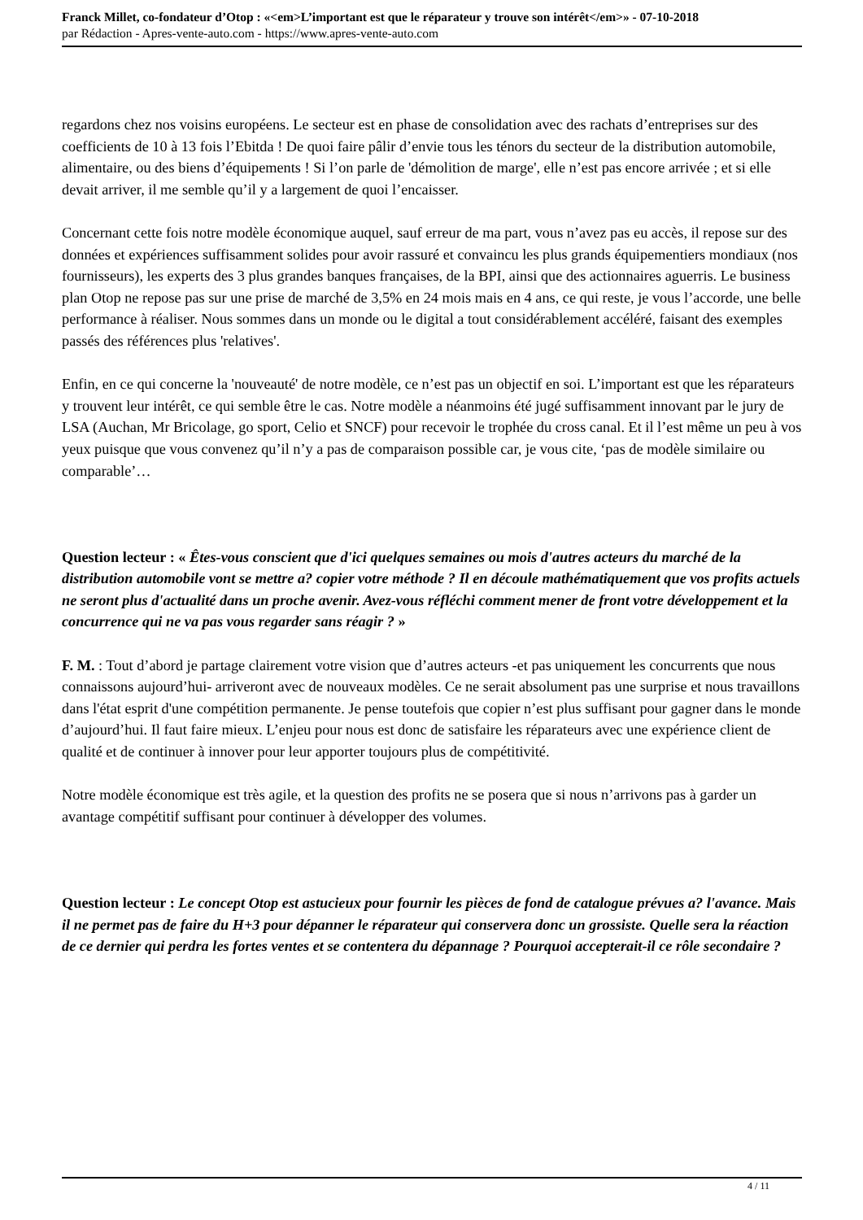Franck Millet, co-fondateur d’Otop : «<em>L’important est que le réparateur y trouve son intérêt</em>» - 07-10-2018
par Rédaction - Apres-vente-auto.com - https://www.apres-vente-auto.com
regardons chez nos voisins européens. Le secteur est en phase de consolidation avec des rachats d’entreprises sur des coefficients de 10 à 13 fois l’Ebitda ! De quoi faire pâlir d’envie tous les ténors du secteur de la distribution automobile, alimentaire, ou des biens d’équipements ! Si l’on parle de 'démolition de marge', elle n’est pas encore arrivée ; et si elle devait arriver, il me semble qu’il y a largement de quoi l’encaisser.
Concernant cette fois notre modèle économique auquel, sauf erreur de ma part, vous n’avez pas eu accès, il repose sur des données et expériences suffisamment solides pour avoir rassuré et convaincu les plus grands équipementiers mondiaux (nos fournisseurs), les experts des 3 plus grandes banques françaises, de la BPI, ainsi que des actionnaires aguerris. Le business plan Otop ne repose pas sur une prise de marché de 3,5% en 24 mois mais en 4 ans, ce qui reste, je vous l’accorde, une belle performance à réaliser. Nous sommes dans un monde ou le digital a tout considérablement accéléré, faisant des exemples passés des références plus 'relatives'.
Enfin, en ce qui concerne la 'nouveauté' de notre modèle, ce n’est pas un objectif en soi. L’important est que les réparateurs y trouvent leur intérêt, ce qui semble être le cas. Notre modèle a néanmoins été jugé suffisamment innovant par le jury de LSA (Auchan, Mr Bricolage, go sport, Celio et SNCF) pour recevoir le trophée du cross canal. Et il l’est même un peu à vos yeux puisque que vous convenez qu’il n’y a pas de comparaison possible car, je vous cite, ‘pas de modèle similaire ou comparable’…
Question lecteur : « Êtes-vous conscient que d'ici quelques semaines ou mois d'autres acteurs du marché de la distribution automobile vont se mettre a? copier votre méthode ? Il en découle mathématiquement que vos profits actuels ne seront plus d'actualité dans un proche avenir. Avez-vous réfléchi comment mener de front votre développement et la concurrence qui ne va pas vous regarder sans réagir ? »
F. M. : Tout d’abord je partage clairement votre vision que d’autres acteurs -et pas uniquement les concurrents que nous connaissons aujourd’hui- arriveront avec de nouveaux modèles. Ce ne serait absolument pas une surprise et nous travaillons dans l'état esprit d'une compétition permanente. Je pense toutefois que copier n’est plus suffisant pour gagner dans le monde d’aujourd’hui. Il faut faire mieux. L’enjeu pour nous est donc de satisfaire les réparateurs avec une expérience client de qualité et de continuer à innover pour leur apporter toujours plus de compétitivité.
Notre modèle économique est très agile, et la question des profits ne se posera que si nous n’arrivons pas à garder un avantage compétitif suffisant pour continuer à développer des volumes.
Question lecteur : Le concept Otop est astucieux pour fournir les pièces de fond de catalogue prévues a? l'avance. Mais il ne permet pas de faire du H+3 pour dépanner le réparateur qui conservera donc un grossiste. Quelle sera la réaction de ce dernier qui perdra les fortes ventes et se contentera du dépannage ? Pourquoi accepterait-il ce rôle secondaire ?
4 / 11